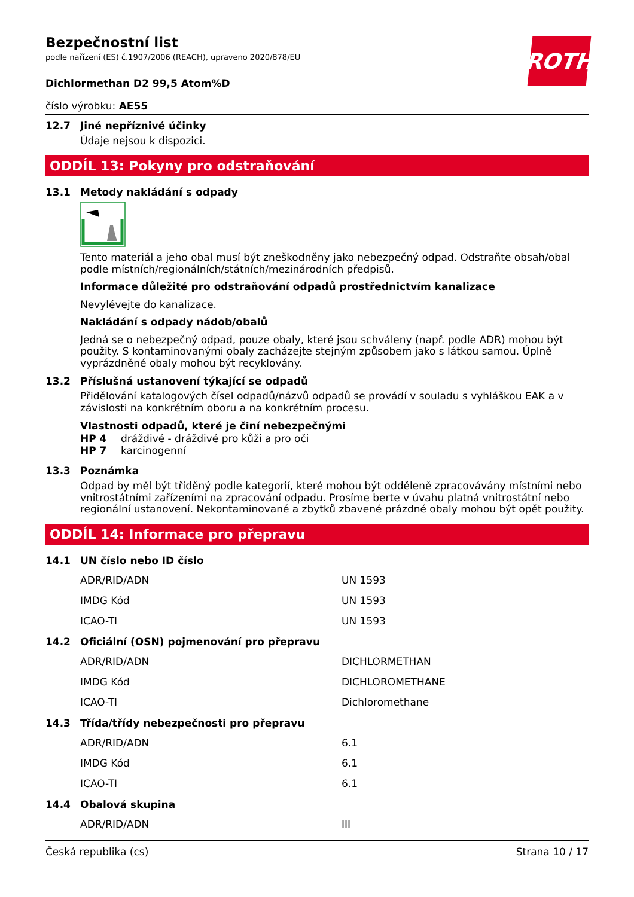Bezpečnostní list
podle nařízení (ES) č.1907/2006 (REACH), upraveno 2020/878/EU
Dichlormethan D2 99,5 Atom%D
ROTH
číslo výrobku: AE55
12.7 Jiné nepříznivé účinky
Údaje nejsou k dispozici.
ODDÍL 13: Pokyny pro odstraňování
13.1 Metody nakládání s odpady
Tento materiál a jeho obal musí být zneškodněny jako nebezpečný odpad. Odstraňte obsah/obal podle místních/regionálních/státních/mezinárodních předpisů.
Informace důležité pro odstraňování odpadů prostřednictvím kanalizace
Nevylévejte do kanalizace.
Nakládání s odpady nádob/obalů
Jedná se o nebezpečný odpad, pouze obaly, které jsou schváleny (např. podle ADR) mohou být použity. S kontaminovanými obaly zacházejte stejným způsobem jako s látkou samou. Úplně vyprázdněné obaly mohou být recyklovány.
13.2 Příslušná ustanovení týkající se odpadů
Přidělování katalogových čísel odpadů/názvů odpadů se provádí v souladu s vyhláškou EAK a v závislosti na konkrétním oboru a na konkrétním procesu.
Vlastnosti odpadů, které je činí nebezpečnými
HP 4 dráždivé - dráždivé pro kůži a pro oči
HP 7 karcinogenní
13.3 Poznámka
Odpad by měl být tříděný podle kategorií, které mohou být odděleně zpracovávány místními nebo vnitrostátními zařízeními na zpracování odpadu. Prosíme berte v úvahu platná vnitrostátní nebo regionální ustanovení. Nekontaminované a zbytků zbavené prázdné obaly mohou být opět použity.
ODDÍL 14: Informace pro přepravu
14.1 UN číslo nebo ID číslo
| ADR/RID/ADN | UN 1593 |
| IMDG Kód | UN 1593 |
| ICAO-TI | UN 1593 |
14.2 Oficiální (OSN) pojmenování pro přepravu
| ADR/RID/ADN | DICHLORMETHAN |
| IMDG Kód | DICHLOROMETHANE |
| ICAO-TI | Dichloromethane |
14.3 Třída/třídy nebezpečnosti pro přepravu
| ADR/RID/ADN | 6.1 |
| IMDG Kód | 6.1 |
| ICAO-TI | 6.1 |
14.4 Obalová skupina
| ADR/RID/ADN | III |
Česká republika (cs) Strana 10 / 17